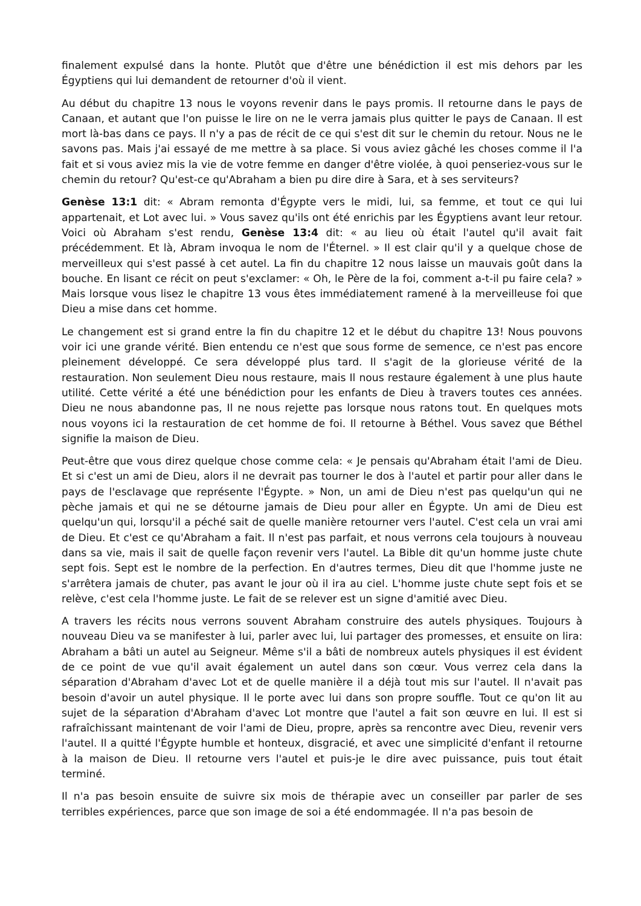finalement expulsé dans la honte. Plutôt que d'être une bénédiction il est mis dehors par les Égyptiens qui lui demandent de retourner d'où il vient.
Au début du chapitre 13 nous le voyons revenir dans le pays promis. Il retourne dans le pays de Canaan, et autant que l'on puisse le lire on ne le verra jamais plus quitter le pays de Canaan. Il est mort là-bas dans ce pays. Il n'y a pas de récit de ce qui s'est dit sur le chemin du retour. Nous ne le savons pas. Mais j'ai essayé de me mettre à sa place. Si vous aviez gâché les choses comme il l'a fait et si vous aviez mis la vie de votre femme en danger d'être violée, à quoi penseriez-vous sur le chemin du retour? Qu'est-ce qu'Abraham a bien pu dire dire à Sara, et à ses serviteurs?
Genèse 13:1 dit: « Abram remonta d'Égypte vers le midi, lui, sa femme, et tout ce qui lui appartenait, et Lot avec lui. » Vous savez qu'ils ont été enrichis par les Égyptiens avant leur retour. Voici où Abraham s'est rendu, Genèse 13:4 dit: « au lieu où était l'autel qu'il avait fait précédemment. Et là, Abram invoqua le nom de l'Éternel. » Il est clair qu'il y a quelque chose de merveilleux qui s'est passé à cet autel. La fin du chapitre 12 nous laisse un mauvais goût dans la bouche. En lisant ce récit on peut s'exclamer: « Oh, le Père de la foi, comment a-t-il pu faire cela? » Mais lorsque vous lisez le chapitre 13 vous êtes immédiatement ramené à la merveilleuse foi que Dieu a mise dans cet homme.
Le changement est si grand entre la fin du chapitre 12 et le début du chapitre 13! Nous pouvons voir ici une grande vérité. Bien entendu ce n'est que sous forme de semence, ce n'est pas encore pleinement développé. Ce sera développé plus tard. Il s'agit de la glorieuse vérité de la restauration. Non seulement Dieu nous restaure, mais Il nous restaure également à une plus haute utilité. Cette vérité a été une bénédiction pour les enfants de Dieu à travers toutes ces années. Dieu ne nous abandonne pas, Il ne nous rejette pas lorsque nous ratons tout. En quelques mots nous voyons ici la restauration de cet homme de foi. Il retourne à Béthel. Vous savez que Béthel signifie la maison de Dieu.
Peut-être que vous direz quelque chose comme cela: « Je pensais qu'Abraham était l'ami de Dieu. Et si c'est un ami de Dieu, alors il ne devrait pas tourner le dos à l'autel et partir pour aller dans le pays de l'esclavage que représente l'Égypte. » Non, un ami de Dieu n'est pas quelqu'un qui ne pèche jamais et qui ne se détourne jamais de Dieu pour aller en Égypte. Un ami de Dieu est quelqu'un qui, lorsqu'il a péché sait de quelle manière retourner vers l'autel. C'est cela un vrai ami de Dieu. Et c'est ce qu'Abraham a fait. Il n'est pas parfait, et nous verrons cela toujours à nouveau dans sa vie, mais il sait de quelle façon revenir vers l'autel. La Bible dit qu'un homme juste chute sept fois. Sept est le nombre de la perfection. En d'autres termes, Dieu dit que l'homme juste ne s'arrêtera jamais de chuter, pas avant le jour où il ira au ciel. L'homme juste chute sept fois et se relève, c'est cela l'homme juste. Le fait de se relever est un signe d'amitié avec Dieu.
A travers les récits nous verrons souvent Abraham construire des autels physiques. Toujours à nouveau Dieu va se manifester à lui, parler avec lui, lui partager des promesses, et ensuite on lira: Abraham a bâti un autel au Seigneur. Même s'il a bâti de nombreux autels physiques il est évident de ce point de vue qu'il avait également un autel dans son cœur. Vous verrez cela dans la séparation d'Abraham d'avec Lot et de quelle manière il a déjà tout mis sur l'autel. Il n'avait pas besoin d'avoir un autel physique. Il le porte avec lui dans son propre souffle. Tout ce qu'on lit au sujet de la séparation d'Abraham d'avec Lot montre que l'autel a fait son œuvre en lui. Il est si rafraîchissant maintenant de voir l'ami de Dieu, propre, après sa rencontre avec Dieu, revenir vers l'autel. Il a quitté l'Égypte humble et honteux, disgracié, et avec une simplicité d'enfant il retourne à la maison de Dieu. Il retourne vers l'autel et puis-je le dire avec puissance, puis tout était terminé.
Il n'a pas besoin ensuite de suivre six mois de thérapie avec un conseiller par parler de ses terribles expériences, parce que son image de soi a été endommagée. Il n'a pas besoin de